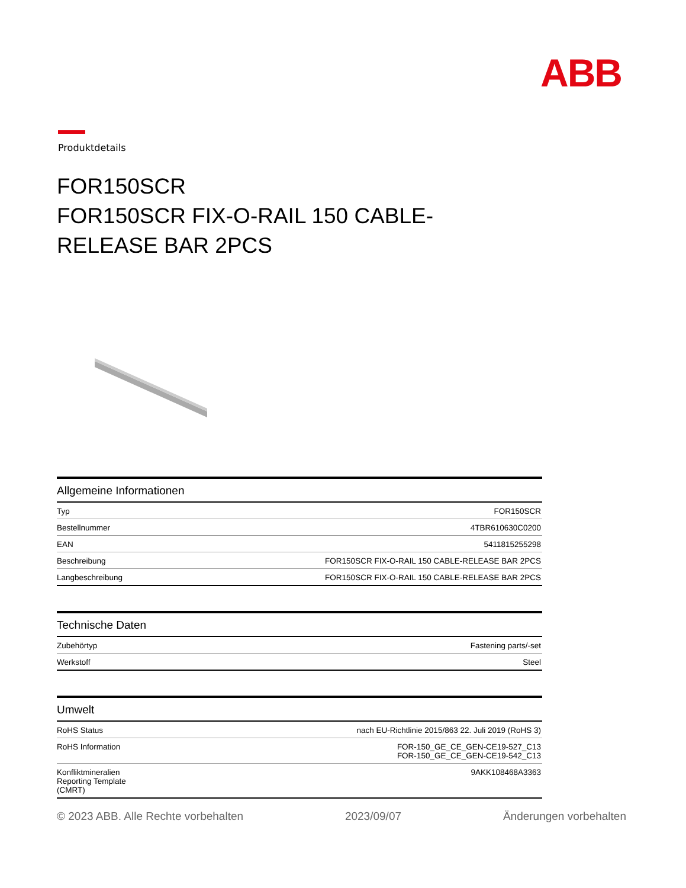ABB
Produktdetails
FOR150SCR
FOR150SCR FIX-O-RAIL 150 CABLE-RELEASE BAR 2PCS
Allgemeine Informationen
| Typ | FOR150SCR |
| Bestellnummer | 4TBR610630C0200 |
| EAN | 5411815255298 |
| Beschreibung | FOR150SCR FIX-O-RAIL 150 CABLE-RELEASE BAR 2PCS |
| Langbeschreibung | FOR150SCR FIX-O-RAIL 150 CABLE-RELEASE BAR 2PCS |
Technische Daten
| Zubehörtyp | Fastening parts/-set |
| Werkstoff | Steel |
Umwelt
| RoHS Status | nach EU-Richtlinie 2015/863 22. Juli 2019 (RoHS 3) |
| RoHS Information | FOR-150_GE_CE_GEN-CE19-527_C13 FOR-150_GE_CE_GEN-CE19-542_C13 |
| Konfliktmineralien Reporting Template (CMRT) | 9AKK108468A3363 |
© 2023 ABB. Alle Rechte vorbehalten 2023/09/07 Änderungen vorbehalten